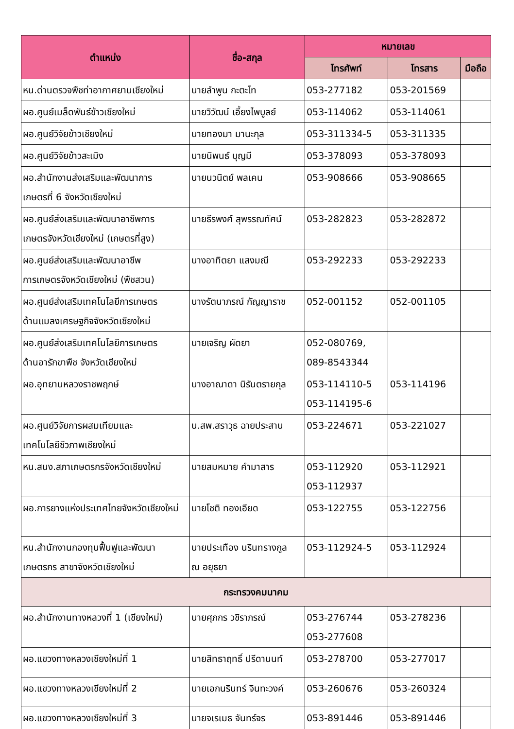| ตำแหน่ง | ชื่อ-สกุล | หมายเลข | | |
| --- | --- | --- | --- | --- |
| | | โทรศัพท์ | โทรสาร | มือถือ |
| หน.ด่านตรวจพืชท่าอากาศยานเชียงใหม่ | นายลำพูน กะตะโท | 053-277182 | 053-201569 | |
| ผอ.ศูนย์เมล็ดพันธ์ข้าวเชียงใหม่ | นายวิวัฒน์ เอี้ยงไพบูลย์ | 053-114062 | 053-114061 | |
| ผอ.ศูนย์วิจัยข้าวเชียงใหม่ | นายทองมา มานะกุล | 053-311334-5 | 053-311335 | |
| ผอ.ศูนย์วิจัยข้าวสะเมิง | นายนิพนธ์ บุญมี | 053-378093 | 053-378093 | |
| ผอ.สำนักงานส่งเสริมและพัฒนาการ เกษตรที่ 6 จังหวัดเชียงใหม่ | นายนวนิตย์ พลเคน | 053-908666 | 053-908665 | |
| ผอ.ศูนย์ส่งเสริมและพัฒนาอาชีพการ เกษตรจังหวัดเชียงใหม่ (เกษตรที่สูง) | นายธีรพงศ์ สุพรรณทัศน์ | 053-282823 | 053-282872 | |
| ผอ.ศูนย์ส่งเสริมและพัฒนาอาชีพ การเกษตรจังหวัดเชียงใหม่ (พืชสวน) | นางอาทิตยา แสงมณี | 053-292233 | 053-292233 | |
| ผอ.ศูนย์ส่งเสริมเทคโนโลยีการเกษตร ด้านแมลงเศรษฐกิจจังหวัดเชียงใหม่ | นางรัตนาภรณ์ กัญญาราช | 052-001152 | 052-001105 | |
| ผอ.ศูนย์ส่งเสริมเทคโนโลยีการเกษตร ด้านอารักขาพืช จังหวัดเชียงใหม่ | นายเจริญ ผัดยา | 052-080769, 089-8543344 | | |
| ผอ.อุทยานหลวงราชพฤกษ์ | นางอาณาดา นิรันตรายกุล | 053-114110-5 053-114195-6 | 053-114196 | |
| ผอ.ศูนย์วิจัยการผสมเทียมและ เทคโนโลยีชีวภาพเชียงใหม่ | น.สพ.สราวุธ ฉายประสาน | 053-224671 | 053-221027 | |
| หน.สนง.สภาเกษตรกรจังหวัดเชียงใหม่ | นายสมหมาย คำมาสาร | 053-112920 053-112937 | 053-112921 | |
| ผอ.การยางแห่งประเทศไทยจังหวัดเชียงใหม่ | นายโชติ ทองเอียด | 053-122755 | 053-122756 | |
| หน.สำนักงานกองทุนฟื้นฟูและพัฒนา เกษตรกร สาขาจังหวัดเชียงใหม่ | นายประเทือง นรินทรางกูล ณ อยุธยา | 053-112924-5 | 053-112924 | |
| กระทรวงคมนาคม | | | | |
| ผอ.สำนักงานทางหลวงที่ 1 (เชียงใหม่) | นายศุภกร วชิราภรณ์ | 053-276744 053-277608 | 053-278236 | |
| ผอ.แขวงทางหลวงเชียงใหม่ที่ 1 | นายสิทธาฤทธิ์ ปรีดานนท์ | 053-278700 | 053-277017 | |
| ผอ.แขวงทางหลวงเชียงใหม่ที่ 2 | นายเอกนรินทร์ จินทะวงค์ | 053-260676 | 053-260324 | |
| ผอ.แขวงทางหลวงเชียงใหม่ที่ 3 | นายจเรเมธ จันทร์จร | 053-891446 | 053-891446 | |